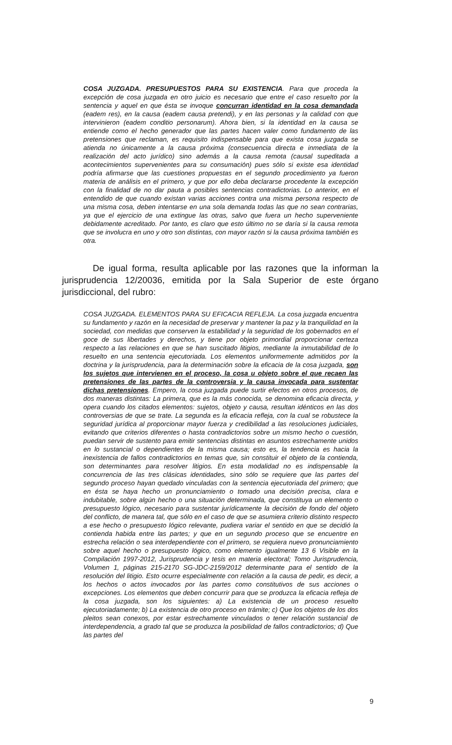COSA JUZGADA. PRESUPUESTOS PARA SU EXISTENCIA. Para que proceda la excepción de cosa juzgada en otro juicio es necesario que entre el caso resuelto por la sentencia y aquel en que ésta se invoque concurran identidad en la cosa demandada (eadem res), en la causa (eadem causa pretendi), y en las personas y la calidad con que intervinieron (eadem conditio personarum). Ahora bien, si la identidad en la causa se entiende como el hecho generador que las partes hacen valer como fundamento de las pretensiones que reclaman, es requisito indispensable para que exista cosa juzgada se atienda no únicamente a la causa próxima (consecuencia directa e inmediata de la realización del acto jurídico) sino además a la causa remota (causal supeditada a acontecimientos supervenientes para su consumación) pues sólo si existe esa identidad podría afirmarse que las cuestiones propuestas en el segundo procedimiento ya fueron materia de análisis en el primero, y que por ello deba declararse procedente la excepción con la finalidad de no dar pauta a posibles sentencias contradictorias. Lo anterior, en el entendido de que cuando existan varias acciones contra una misma persona respecto de una misma cosa, deben intentarse en una sola demanda todas las que no sean contrarias, ya que el ejercicio de una extingue las otras, salvo que fuera un hecho superveniente debidamente acreditado. Por tanto, es claro que esto último no se daría si la causa remota que se involucra en uno y otro son distintas, con mayor razón si la causa próxima también es otra.
De igual forma, resulta aplicable por las razones que la informan la jurisprudencia 12/20036, emitida por la Sala Superior de este órgano jurisdiccional, del rubro:
COSA JUZGADA. ELEMENTOS PARA SU EFICACIA REFLEJA. La cosa juzgada encuentra su fundamento y razón en la necesidad de preservar y mantener la paz y la tranquilidad en la sociedad, con medidas que conserven la estabilidad y la seguridad de los gobernados en el goce de sus libertades y derechos, y tiene por objeto primordial proporcionar certeza respecto a las relaciones en que se han suscitado litigios, mediante la inmutabilidad de lo resuelto en una sentencia ejecutoriada. Los elementos uniformemente admitidos por la doctrina y la jurisprudencia, para la determinación sobre la eficacia de la cosa juzgada, son los sujetos que intervienen en el proceso, la cosa u objeto sobre el que recaen las pretensiones de las partes de la controversia y la causa invocada para sustentar dichas pretensiones. Empero, la cosa juzgada puede surtir efectos en otros procesos, de dos maneras distintas: La primera, que es la más conocida, se denomina eficacia directa, y opera cuando los citados elementos: sujetos, objeto y causa, resultan idénticos en las dos controversias de que se trate. La segunda es la eficacia refleja, con la cual se robustece la seguridad jurídica al proporcionar mayor fuerza y credibilidad a las resoluciones judiciales, evitando que criterios diferentes o hasta contradictorios sobre un mismo hecho o cuestión, puedan servir de sustento para emitir sentencias distintas en asuntos estrechamente unidos en lo sustancial o dependientes de la misma causa; esto es, la tendencia es hacia la inexistencia de fallos contradictorios en temas que, sin constituir el objeto de la contienda, son determinantes para resolver litigios. En esta modalidad no es indispensable la concurrencia de las tres clásicas identidades, sino sólo se requiere que las partes del segundo proceso hayan quedado vinculadas con la sentencia ejecutoriada del primero; que en ésta se haya hecho un pronunciamiento o tomado una decisión precisa, clara e indubitable, sobre algún hecho o una situación determinada, que constituya un elemento o presupuesto lógico, necesario para sustentar jurídicamente la decisión de fondo del objeto del conflicto, de manera tal, que sólo en el caso de que se asumiera criterio distinto respecto a ese hecho o presupuesto lógico relevante, pudiera variar el sentido en que se decidió la contienda habida entre las partes; y que en un segundo proceso que se encuentre en estrecha relación o sea interdependiente con el primero, se requiera nuevo pronunciamiento sobre aquel hecho o presupuesto lógico, como elemento igualmente 13 6 Visible en la Compilación 1997-2012, Jurisprudencia y tesis en materia electoral; Tomo Jurisprudencia, Volumen 1, páginas 215-2170 SG-JDC-2159/2012 determinante para el sentido de la resolución del litigio. Esto ocurre especialmente con relación a la causa de pedir, es decir, a los hechos o actos invocados por las partes como constitutivos de sus acciones o excepciones. Los elementos que deben concurrir para que se produzca la eficacia refleja de la cosa juzgada, son los siguientes: a) La existencia de un proceso resuelto ejecutoriadamente; b) La existencia de otro proceso en trámite; c) Que los objetos de los dos pleitos sean conexos, por estar estrechamente vinculados o tener relación sustancial de interdependencia, a grado tal que se produzca la posibilidad de fallos contradictorios; d) Que las partes del
9